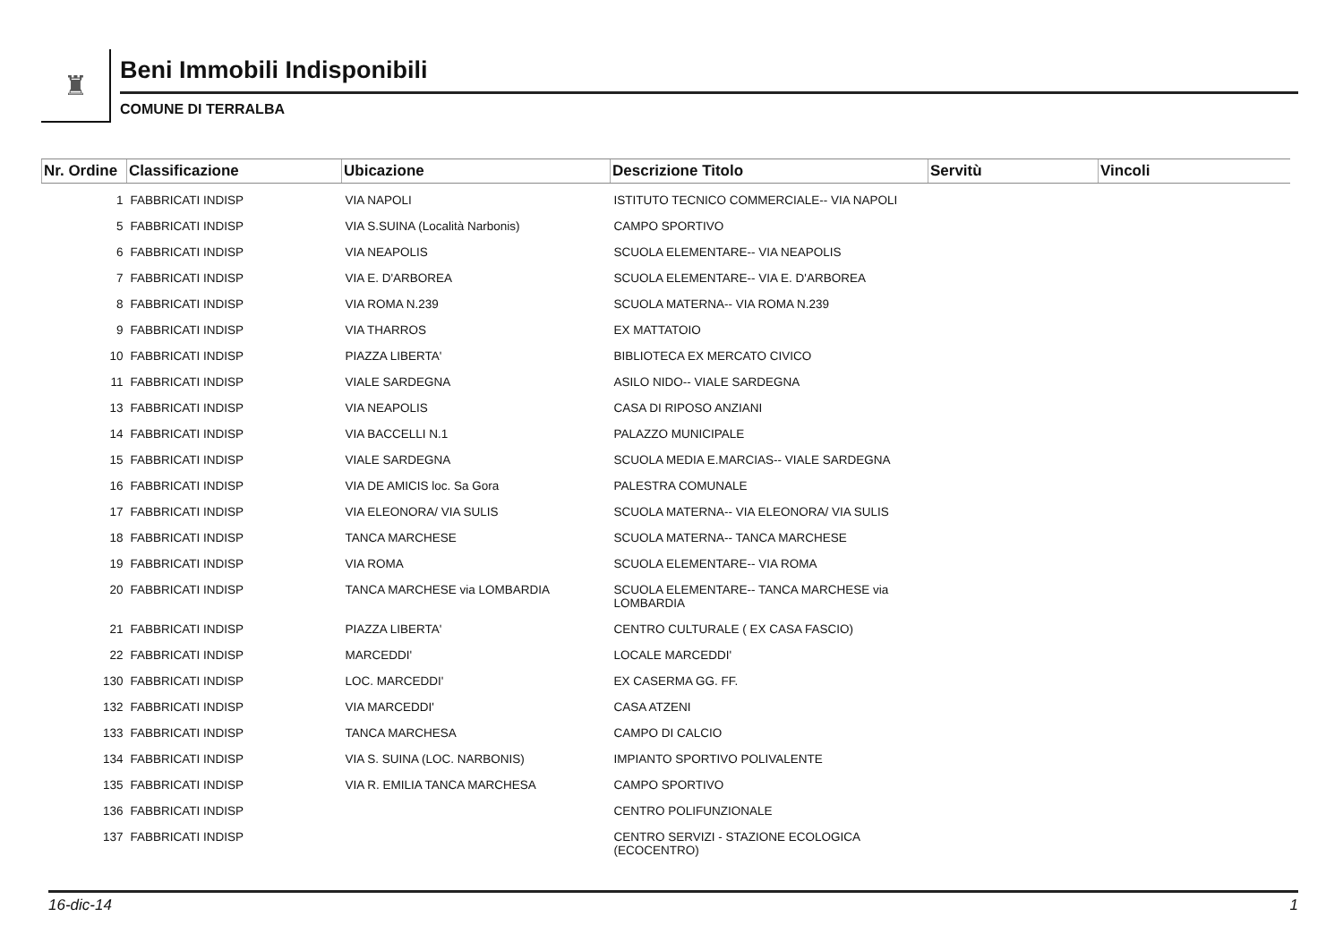♜
Beni Immobili Indisponibili
COMUNE DI TERRALBA
| Nr. Ordine | Classificazione | Ubicazione | Descrizione Titolo | Servitù | Vincoli |
| --- | --- | --- | --- | --- | --- |
| 1 | FABBRICATI INDISP | VIA NAPOLI | ISTITUTO TECNICO COMMERCIALE-- VIA NAPOLI | | |
| 5 | FABBRICATI INDISP | VIA S.SUINA (Località Narbonis) | CAMPO SPORTIVO | | |
| 6 | FABBRICATI INDISP | VIA NEAPOLIS | SCUOLA ELEMENTARE-- VIA NEAPOLIS | | |
| 7 | FABBRICATI INDISP | VIA E. D'ARBOREA | SCUOLA ELEMENTARE-- VIA E. D'ARBOREA | | |
| 8 | FABBRICATI INDISP | VIA ROMA N.239 | SCUOLA MATERNA-- VIA ROMA N.239 | | |
| 9 | FABBRICATI INDISP | VIA THARROS | EX MATTATOIO | | |
| 10 | FABBRICATI INDISP | PIAZZA LIBERTA' | BIBLIOTECA EX MERCATO CIVICO | | |
| 11 | FABBRICATI INDISP | VIALE SARDEGNA | ASILO NIDO-- VIALE SARDEGNA | | |
| 13 | FABBRICATI INDISP | VIA NEAPOLIS | CASA DI RIPOSO ANZIANI | | |
| 14 | FABBRICATI INDISP | VIA BACCELLI N.1 | PALAZZO MUNICIPALE | | |
| 15 | FABBRICATI INDISP | VIALE SARDEGNA | SCUOLA MEDIA E.MARCIAS-- VIALE SARDEGNA | | |
| 16 | FABBRICATI INDISP | VIA DE AMICIS loc. Sa Gora | PALESTRA COMUNALE | | |
| 17 | FABBRICATI INDISP | VIA ELEONORA/ VIA SULIS | SCUOLA MATERNA-- VIA ELEONORA/ VIA SULIS | | |
| 18 | FABBRICATI INDISP | TANCA MARCHESE | SCUOLA MATERNA-- TANCA MARCHESE | | |
| 19 | FABBRICATI INDISP | VIA ROMA | SCUOLA ELEMENTARE-- VIA ROMA | | |
| 20 | FABBRICATI INDISP | TANCA MARCHESE via LOMBARDIA | SCUOLA ELEMENTARE-- TANCA MARCHESE via LOMBARDIA | | |
| 21 | FABBRICATI INDISP | PIAZZA LIBERTA' | CENTRO CULTURALE ( EX CASA FASCIO) | | |
| 22 | FABBRICATI INDISP | MARCEDDI' | LOCALE MARCEDDI' | | |
| 130 | FABBRICATI INDISP | LOC. MARCEDDI' | EX CASERMA GG. FF. | | |
| 132 | FABBRICATI INDISP | VIA MARCEDDI' | CASA ATZENI | | |
| 133 | FABBRICATI INDISP | TANCA MARCHESA | CAMPO DI CALCIO | | |
| 134 | FABBRICATI INDISP | VIA S. SUINA (LOC. NARBONIS) | IMPIANTO SPORTIVO POLIVALENTE | | |
| 135 | FABBRICATI INDISP | VIA R. EMILIA TANCA MARCHESA | CAMPO SPORTIVO | | |
| 136 | FABBRICATI INDISP | | CENTRO POLIFUNZIONALE | | |
| 137 | FABBRICATI INDISP | | CENTRO SERVIZI - STAZIONE ECOLOGICA (ECOCENTRO) | | |
16-dic-14 1